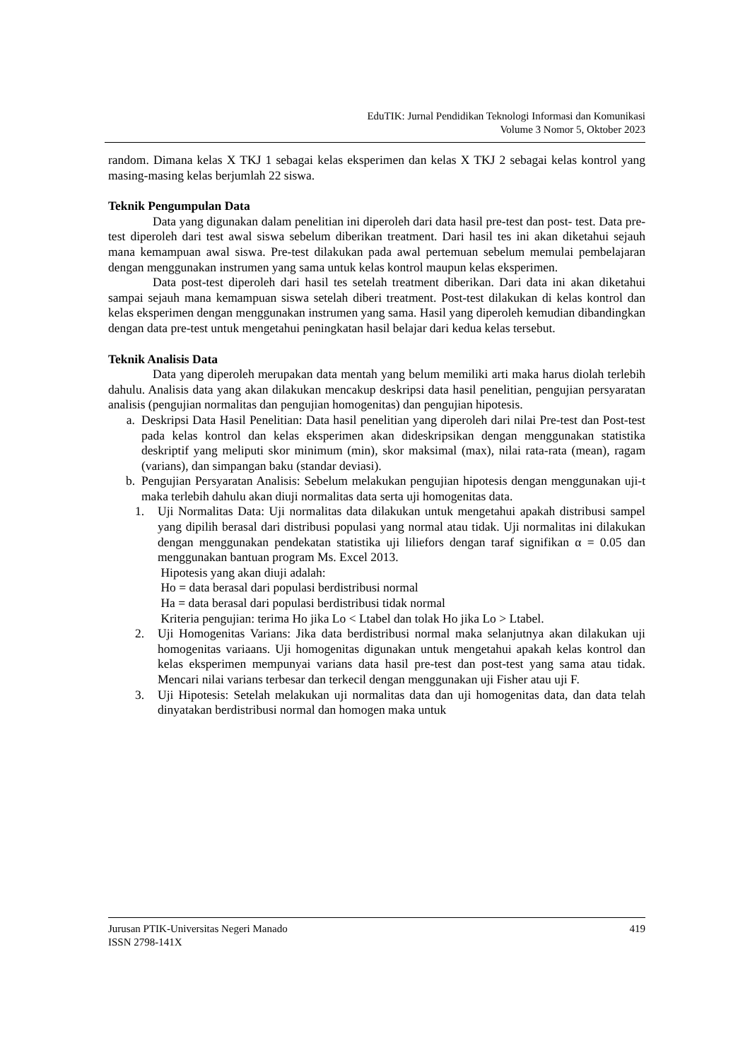EduTIK: Jurnal Pendidikan Teknologi Informasi dan Komunikasi
Volume 3 Nomor 5, Oktober 2023
random. Dimana kelas X TKJ 1 sebagai kelas eksperimen dan kelas X TKJ 2 sebagai kelas kontrol yang masing-masing kelas berjumlah 22 siswa.
Teknik Pengumpulan Data
Data yang digunakan dalam penelitian ini diperoleh dari data hasil pre-test dan post- test. Data pre-test diperoleh dari test awal siswa sebelum diberikan treatment. Dari hasil tes ini akan diketahui sejauh mana kemampuan awal siswa. Pre-test dilakukan pada awal pertemuan sebelum memulai pembelajaran dengan menggunakan instrumen yang sama untuk kelas kontrol maupun kelas eksperimen.
Data post-test diperoleh dari hasil tes setelah treatment diberikan. Dari data ini akan diketahui sampai sejauh mana kemampuan siswa setelah diberi treatment. Post-test dilakukan di kelas kontrol dan kelas eksperimen dengan menggunakan instrumen yang sama. Hasil yang diperoleh kemudian dibandingkan dengan data pre-test untuk mengetahui peningkatan hasil belajar dari kedua kelas tersebut.
Teknik Analisis Data
Data yang diperoleh merupakan data mentah yang belum memiliki arti maka harus diolah terlebih dahulu. Analisis data yang akan dilakukan mencakup deskripsi data hasil penelitian, pengujian persyaratan analisis (pengujian normalitas dan pengujian homogenitas) dan pengujian hipotesis.
a. Deskripsi Data Hasil Penelitian: Data hasil penelitian yang diperoleh dari nilai Pre-test dan Post-test pada kelas kontrol dan kelas eksperimen akan dideskripsikan dengan menggunakan statistika deskriptif yang meliputi skor minimum (min), skor maksimal (max), nilai rata-rata (mean), ragam (varians), dan simpangan baku (standar deviasi).
b. Pengujian Persyaratan Analisis: Sebelum melakukan pengujian hipotesis dengan menggunakan uji-t maka terlebih dahulu akan diuji normalitas data serta uji homogenitas data.
1. Uji Normalitas Data: Uji normalitas data dilakukan untuk mengetahui apakah distribusi sampel yang dipilih berasal dari distribusi populasi yang normal atau tidak. Uji normalitas ini dilakukan dengan menggunakan pendekatan statistika uji liliefors dengan taraf signifikan α = 0.05 dan menggunakan bantuan program Ms. Excel 2013.
Hipotesis yang akan diuji adalah:
Ho = data berasal dari populasi berdistribusi normal
Ha = data berasal dari populasi berdistribusi tidak normal
Kriteria pengujian: terima Ho jika Lo < Ltabel dan tolak Ho jika Lo > Ltabel.
2. Uji Homogenitas Varians: Jika data berdistribusi normal maka selanjutnya akan dilakukan uji homogenitas variaans. Uji homogenitas digunakan untuk mengetahui apakah kelas kontrol dan kelas eksperimen mempunyai varians data hasil pre-test dan post-test yang sama atau tidak. Mencari nilai varians terbesar dan terkecil dengan menggunakan uji Fisher atau uji F.
3. Uji Hipotesis: Setelah melakukan uji normalitas data dan uji homogenitas data, dan data telah dinyatakan berdistribusi normal dan homogen maka untuk
Jurusan PTIK-Universitas Negeri Manado 419
ISSN 2798-141X